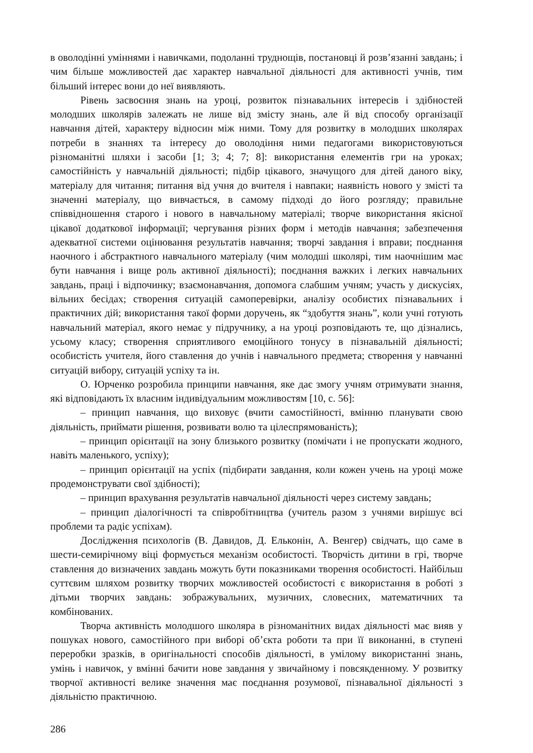в оволодінні уміннями і навичками, подоланні труднощів, постановці й розв’язанні завдань; і чим більше можливостей дає характер навчальної діяльності для активності учнів, тим більший інтерес вони до неї виявляють.
Рівень засвоєння знань на уроці, розвиток пізнавальних інтересів і здібностей молодших школярів залежать не лише від змісту знань, але й від способу організації навчання дітей, характеру відносин між ними. Тому для розвитку в молодших школярах потреби в знаннях та інтересу до оволодіння ними педагогами використовуються різноманітні шляхи і засоби [1; 3; 4; 7; 8]: використання елементів гри на уроках; самостійність у навчальній діяльності; підбір цікавого, значущого для дітей даного віку, матеріалу для читання; питання від учня до вчителя і навпаки; наявність нового у змісті та значенні матеріалу, що вивчається, в самому підході до його розгляду; правильне співвідношення старого і нового в навчальному матеріалі; творче використання якісної цікавої додаткової інформації; чергування різних форм і методів навчання; забезпечення адекватної системи оцінювання результатів навчання; творчі завдання і вправи; поєднання наочного і абстрактного навчального матеріалу (чим молодші школярі, тим наочнішим має бути навчання і вище роль активної діяльності); поєднання важких і легких навчальних завдань, праці і відпочинку; взаємонавчання, допомога слабшим учням; участь у дискусіях, вільних бесідах; створення ситуацій самоперевірки, аналізу особистих пізнавальних і практичних дій; використання такої форми доручень, як “здобуття знань”, коли учні готують навчальний матеріал, якого немає у підручнику, а на уроці розповідають те, що дізнались, усьому класу; створення сприятливого емоційного тонусу в пізнавальній діяльності; особистість учителя, його ставлення до учнів і навчального предмета; створення у навчанні ситуацій вибору, ситуацій успіху та ін.
О. Юрченко розробила принципи навчання, яке дає змогу учням отримувати знання, які відповідають їх власним індивідуальним можливостям [10, с. 56]:
– принцип навчання, що виховує (вчити самостійності, вмінню планувати свою діяльність, приймати рішення, розвивати волю та цілеспрямованість);
– принцип орієнтації на зону близького розвитку (помічати і не пропускати жодного, навіть маленького, успіху);
– принцип орієнтації на успіх (підбирати завдання, коли кожен учень на уроці може продемонструвати свої здібності);
– принцип врахування результатів навчальної діяльності через систему завдань;
– принцип діалогічності та співробітництва (учитель разом з учнями вирішує всі проблеми та радіє успіхам).
Дослідження психологів (В. Давидов, Д. Ельконін, А. Венгер) свідчать, що саме в шести-семирічному віці формується механізм особистості. Творчість дитини в грі, творче ставлення до визначених завдань можуть бути показниками творення особистості. Найбільш суттєвим шляхом розвитку творчих можливостей особистості є використання в роботі з дітьми творчих завдань: зображувальних, музичних, словесних, математичних та комбінованих.
Творча активність молодшого школяра в різноманітних видах діяльності має вияв у пошуках нового, самостійного при виборі об’єкта роботи та при її виконанні, в ступені переробки зразків, в оригінальності способів діяльності, в умілому використанні знань, умінь і навичок, у вмінні бачити нове завдання у звичайному і повсякденному. У розвитку творчої активності велике значення має поєднання розумової, пізнавальної діяльності з діяльністю практичною.
286